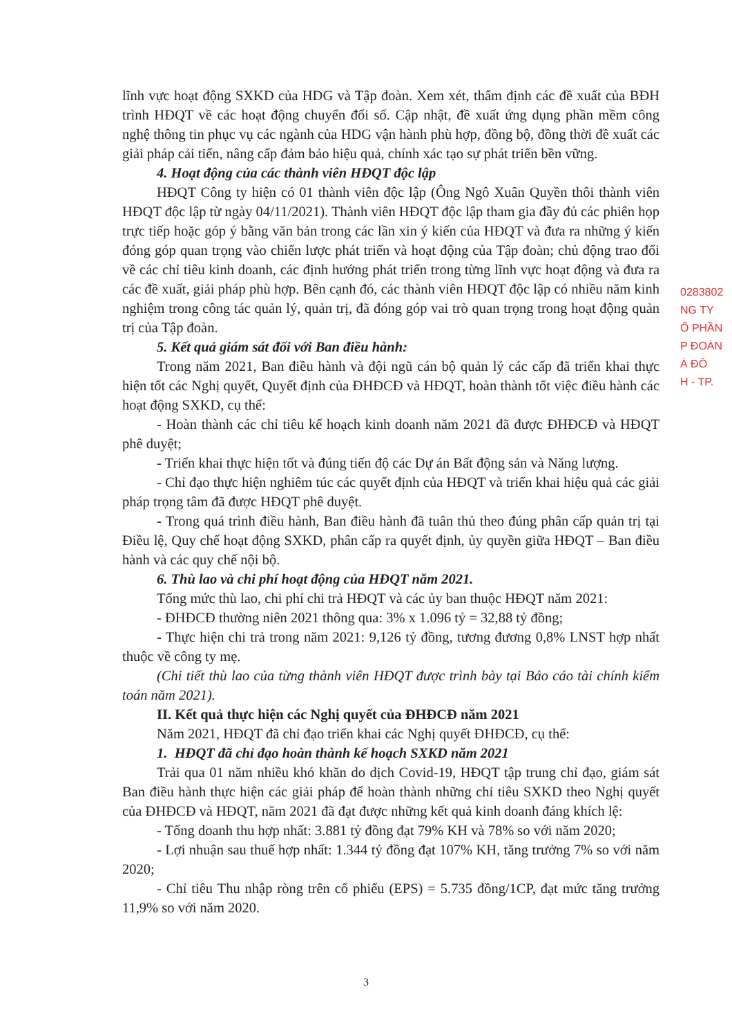lĩnh vực hoạt động SXKD của HDG và Tập đoàn. Xem xét, thẩm định các đề xuất của BĐH trình HĐQT về các hoạt động chuyển đổi số. Cập nhật, đề xuất ứng dụng phần mềm công nghệ thông tin phục vụ các ngành của HDG vận hành phù hợp, đồng bộ, đồng thời đề xuất các giải pháp cải tiến, nâng cấp đảm bảo hiệu quả, chính xác tạo sự phát triển bền vững.
4. Hoạt động của các thành viên HĐQT độc lập
HĐQT Công ty hiện có 01 thành viên độc lập (Ông Ngô Xuân Quyền thôi thành viên HĐQT độc lập từ ngày 04/11/2021). Thành viên HĐQT độc lập tham gia đầy đủ các phiên họp trực tiếp hoặc góp ý bằng văn bản trong các lần xin ý kiến của HĐQT và đưa ra những ý kiến đóng góp quan trọng vào chiến lược phát triển và hoạt động của Tập đoàn; chủ động trao đổi về các chỉ tiêu kinh doanh, các định hướng phát triển trong từng lĩnh vực hoạt động và đưa ra các đề xuất, giải pháp phù hợp. Bên cạnh đó, các thành viên HĐQT độc lập có nhiều năm kinh nghiệm trong công tác quản lý, quản trị, đã đóng góp vai trò quan trọng trong hoạt động quản trị của Tập đoàn.
5. Kết quả giám sát đối với Ban điều hành:
Trong năm 2021, Ban điều hành và đội ngũ cán bộ quản lý các cấp đã triển khai thực hiện tốt các Nghị quyết, Quyết định của ĐHĐCĐ và HĐQT, hoàn thành tốt việc điều hành các hoạt động SXKD, cụ thể:
- Hoàn thành các chỉ tiêu kế hoạch kinh doanh năm 2021 đã được ĐHĐCĐ và HĐQT phê duyệt;
- Triển khai thực hiện tốt và đúng tiến độ các Dự án Bất động sản và Năng lượng.
- Chỉ đạo thực hiện nghiêm túc các quyết định của HĐQT và triển khai hiệu quả các giải pháp trọng tâm đã được HĐQT phê duyệt.
- Trong quá trình điều hành, Ban điều hành đã tuân thủ theo đúng phân cấp quản trị tại Điều lệ, Quy chế hoạt động SXKD, phân cấp ra quyết định, ủy quyền giữa HĐQT – Ban điều hành và các quy chế nội bộ.
6. Thù lao và chi phí hoạt động của HĐQT năm 2021.
Tổng mức thù lao, chi phí chi trả HĐQT và các ủy ban thuộc HĐQT năm 2021:
- ĐHĐCĐ thường niên 2021 thông qua: 3% x 1.096 tỷ = 32,88 tỷ đồng;
- Thực hiện chi trả trong năm 2021: 9,126 tỷ đồng, tương đương 0,8% LNST hợp nhất thuộc về công ty mẹ.
(Chi tiết thù lao của từng thành viên HĐQT được trình bày tại Báo cáo tài chính kiểm toán năm 2021).
II. Kết quả thực hiện các Nghị quyết của ĐHĐCĐ năm 2021
Năm 2021, HĐQT đã chỉ đạo triển khai các Nghị quyết ĐHĐCĐ, cụ thể:
1. HĐQT đã chỉ đạo hoàn thành kế hoạch SXKD năm 2021
Trải qua 01 năm nhiều khó khăn do dịch Covid-19, HĐQT tập trung chỉ đạo, giám sát Ban điều hành thực hiện các giải pháp để hoàn thành những chỉ tiêu SXKD theo Nghị quyết của ĐHĐCĐ và HĐQT, năm 2021 đã đạt được những kết quả kinh doanh đáng khích lệ:
- Tổng doanh thu hợp nhất: 3.881 tỷ đồng đạt 79% KH và 78% so với năm 2020;
- Lợi nhuận sau thuế hợp nhất: 1.344 tỷ đồng đạt 107% KH, tăng trưởng 7% so với năm 2020;
- Chỉ tiêu Thu nhập ròng trên cổ phiếu (EPS) = 5.735 đồng/1CP, đạt mức tăng trưởng 11,9% so với năm 2020.
0283802
NG TY
Ổ PHẦN
P ĐOÀN
À ĐÔ
H - TP.
3